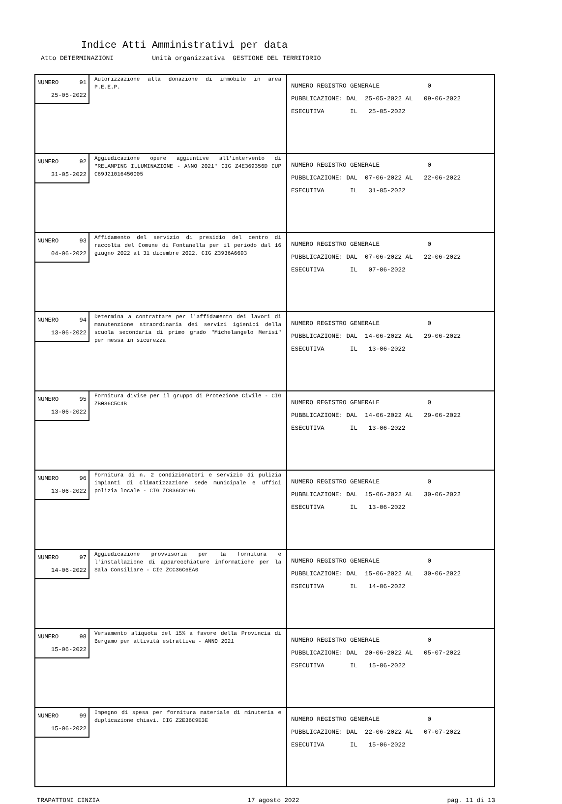Indice Atti Amministrativi per data
Atto DETERMINAZIONI Unità organizzativa GESTIONE DEL TERRITORIO
| NUMERO 91 25-05-2022 Autorizzazione alla donazione di immobile in area P.E.E.P. | NUMERO REGISTRO GENERALE 0 PUBBLICAZIONE: DAL 25-05-2022 AL 09-06-2022 ESECUTIVA IL 25-05-2022 |
| NUMERO 92 31-05-2022 Aggiudicazione opere aggiuntive all'intervento di "RELAMPING ILLUMINAZIONE - ANNO 2021" CIG Z4E369356D CUP C69J21016450005 | NUMERO REGISTRO GENERALE 0 PUBBLICAZIONE: DAL 07-06-2022 AL 22-06-2022 ESECUTIVA IL 31-05-2022 |
| NUMERO 93 04-06-2022 Affidamento del servizio di presidio del centro di raccolta del Comune di Fontanella per il periodo dal 16 giugno 2022 al 31 dicembre 2022. CIG Z3936A6693 | NUMERO REGISTRO GENERALE 0 PUBBLICAZIONE: DAL 07-06-2022 AL 22-06-2022 ESECUTIVA IL 07-06-2022 |
| NUMERO 94 13-06-2022 Determina a contrattare per l'affidamento dei lavori di manutenzione straordinaria dei servizi igienici della scuola secondaria di primo grado "Michelangelo Merisi" per messa in sicurezza | NUMERO REGISTRO GENERALE 0 PUBBLICAZIONE: DAL 14-06-2022 AL 29-06-2022 ESECUTIVA IL 13-06-2022 |
| NUMERO 95 13-06-2022 Fornitura divise per il gruppo di Protezione Civile - CIG ZB036C5C4B | NUMERO REGISTRO GENERALE 0 PUBBLICAZIONE: DAL 14-06-2022 AL 29-06-2022 ESECUTIVA IL 13-06-2022 |
| NUMERO 96 13-06-2022 Fornitura di n. 2 condizionatori e servizio di pulizia impianti di climatizzazione sede municipale e uffici polizia locale - CIG ZC036C6196 | NUMERO REGISTRO GENERALE 0 PUBBLICAZIONE: DAL 15-06-2022 AL 30-06-2022 ESECUTIVA IL 13-06-2022 |
| NUMERO 97 14-06-2022 Aggiudicazione provvisoria per la fornitura e l'installazione di apparecchiature informatiche per la Sala Consiliare - CIG ZCC36C6EA0 | NUMERO REGISTRO GENERALE 0 PUBBLICAZIONE: DAL 15-06-2022 AL 30-06-2022 ESECUTIVA IL 14-06-2022 |
| NUMERO 98 15-06-2022 Versamento aliquota del 15% a favore della Provincia di Bergamo per attività estrattiva - ANNO 2021 | NUMERO REGISTRO GENERALE 0 PUBBLICAZIONE: DAL 20-06-2022 AL 05-07-2022 ESECUTIVA IL 15-06-2022 |
| NUMERO 99 15-06-2022 Impegno di spesa per fornitura materiale di minuteria e duplicazione chiavi. CIG Z2E36C9E3E | NUMERO REGISTRO GENERALE 0 PUBBLICAZIONE: DAL 22-06-2022 AL 07-07-2022 ESECUTIVA IL 15-06-2022 |
TRAPATTONI CINZIA 17 agosto 2022 pag. 11 di 13